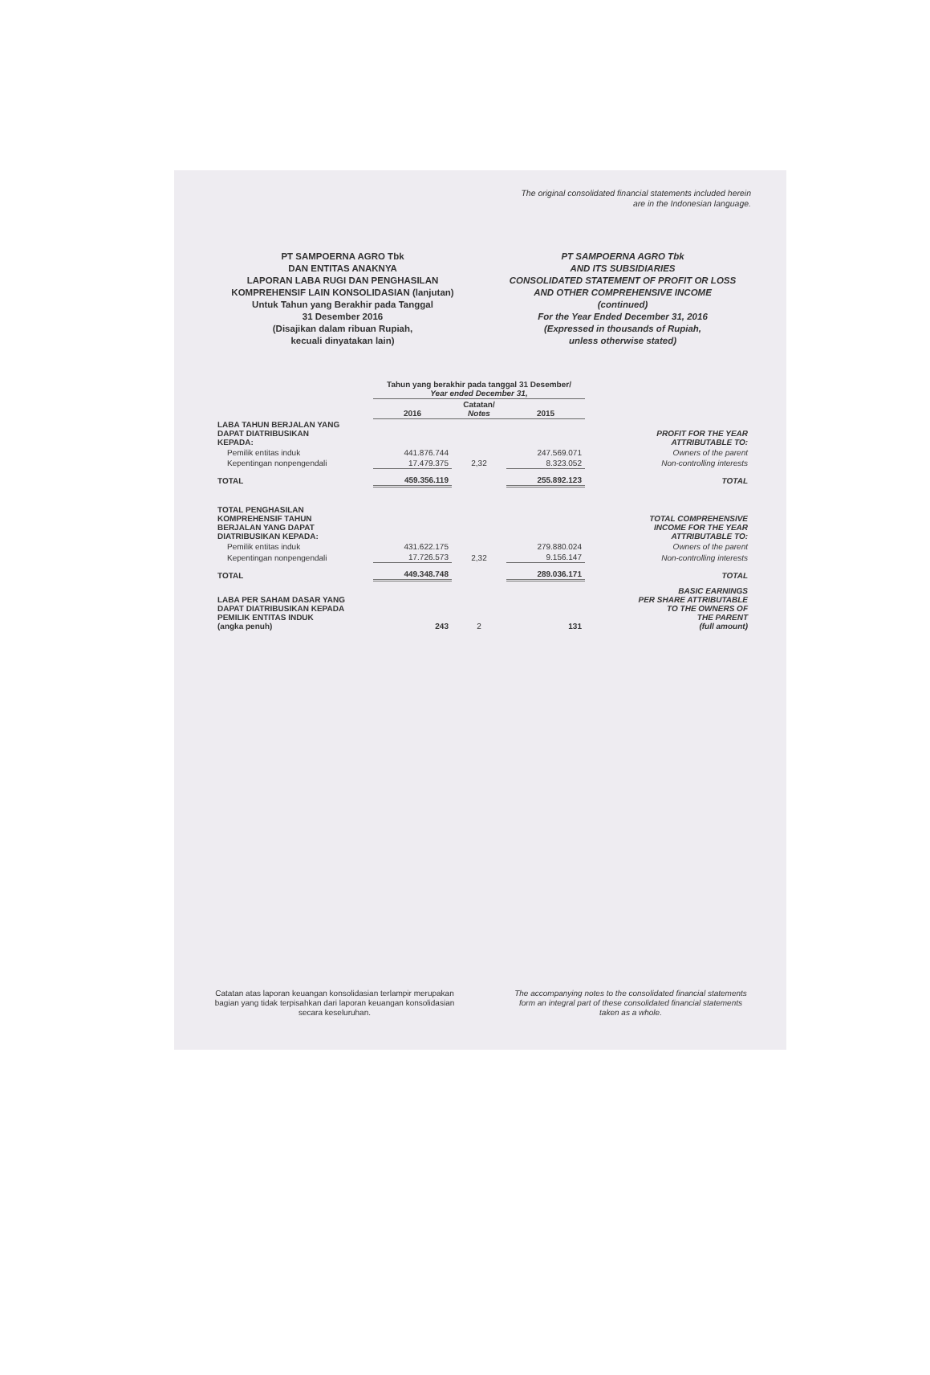The original consolidated financial statements included herein
are in the Indonesian language.
PT SAMPOERNA AGRO Tbk
DAN ENTITAS ANAKNYA
LAPORAN LABA RUGI DAN PENGHASILAN
KOMPREHENSIF LAIN KONSOLIDASIAN (lanjutan)
Untuk Tahun yang Berakhir pada Tanggal
31 Desember 2016
(Disajikan dalam ribuan Rupiah,
kecuali dinyatakan lain)
PT SAMPOERNA AGRO Tbk
AND ITS SUBSIDIARIES
CONSOLIDATED STATEMENT OF PROFIT OR LOSS
AND OTHER COMPREHENSIVE INCOME
(continued)
For the Year Ended December 31, 2016
(Expressed in thousands of Rupiah,
unless otherwise stated)
| | Tahun yang berakhir pada tanggal 31 Desember/ Year ended December 31, | | | |
| --- | --- | --- | --- | --- |
| | 2016 | Catatan/ Notes | 2015 | |
| LABA TAHUN BERJALAN YANG DAPAT DIATRIBUSIKAN KEPADA: | | | | PROFIT FOR THE YEAR ATTRIBUTABLE TO: |
| Pemilik entitas induk | 441.876.744 | | 247.569.071 | Owners of the parent |
| Kepentingan nonpengendali | 17.479.375 | 2,32 | 8.323.052 | Non-controlling interests |
| TOTAL | 459.356.119 | | 255.892.123 | TOTAL |
| TOTAL PENGHASILAN KOMPREHENSIF TAHUN BERJALAN YANG DAPAT DIATRIBUSIKAN KEPADA: | | | | TOTAL COMPREHENSIVE INCOME FOR THE YEAR ATTRIBUTABLE TO: |
| Pemilik entitas induk | 431.622.175 | | 279.880.024 | Owners of the parent |
| Kepentingan nonpengendali | 17.726.573 | 2,32 | 9.156.147 | Non-controlling interests |
| TOTAL | 449.348.748 | | 289.036.171 | TOTAL |
| LABA PER SAHAM DASAR YANG DAPAT DIATRIBUSIKAN KEPADA PEMILIK ENTITAS INDUK (angka penuh) | 243 | 2 | 131 | BASIC EARNINGS PER SHARE ATTRIBUTABLE TO THE OWNERS OF THE PARENT (full amount) |
Catatan atas laporan keuangan konsolidasian terlampir merupakan bagian yang tidak terpisahkan dari laporan keuangan konsolidasian secara keseluruhan.
The accompanying notes to the consolidated financial statements form an integral part of these consolidated financial statements taken as a whole.